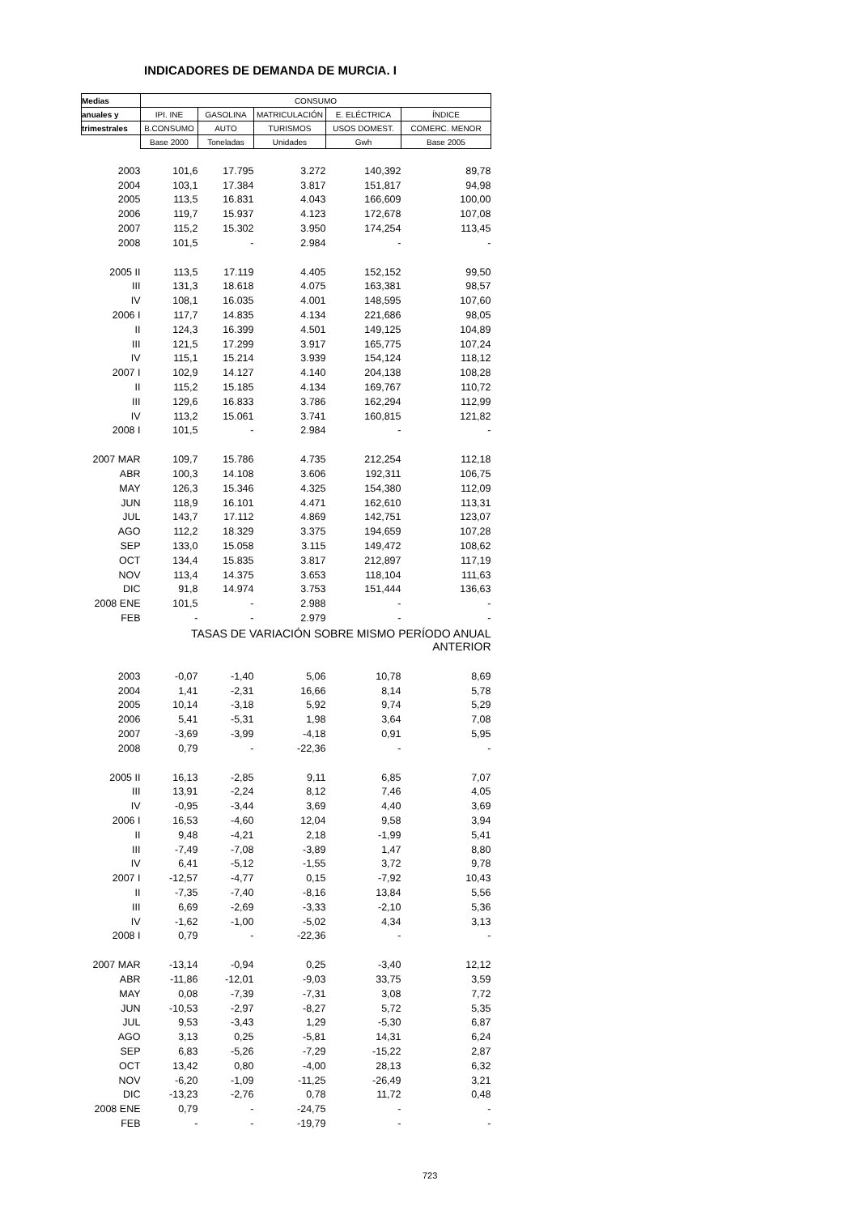INDICADORES DE DEMANDA DE MURCIA. I
| Medias | CONSUMO | | | | |
| --- | --- | --- | --- | --- | --- |
| anuales y | IPI. INE | GASOLINA | MATRICULACIÓN | E. ELÉCTRICA | ÍNDICE |
| trimestrales | B.CONSUMO | AUTO | TURISMOS | USOS DOMEST. | COMERC. MENOR |
| | Base 2000 | Toneladas | Unidades | Gwh | Base 2005 |
| 2003 | 101,6 | 17.795 | 3.272 | 140,392 | 89,78 |
| 2004 | 103,1 | 17.384 | 3.817 | 151,817 | 94,98 |
| 2005 | 113,5 | 16.831 | 4.043 | 166,609 | 100,00 |
| 2006 | 119,7 | 15.937 | 4.123 | 172,678 | 107,08 |
| 2007 | 115,2 | 15.302 | 3.950 | 174,254 | 113,45 |
| 2008 | 101,5 | - | 2.984 | - | - |
| 2005 II | 113,5 | 17.119 | 4.405 | 152,152 | 99,50 |
| III | 131,3 | 18.618 | 4.075 | 163,381 | 98,57 |
| IV | 108,1 | 16.035 | 4.001 | 148,595 | 107,60 |
| 2006 I | 117,7 | 14.835 | 4.134 | 221,686 | 98,05 |
| II | 124,3 | 16.399 | 4.501 | 149,125 | 104,89 |
| III | 121,5 | 17.299 | 3.917 | 165,775 | 107,24 |
| IV | 115,1 | 15.214 | 3.939 | 154,124 | 118,12 |
| 2007 I | 102,9 | 14.127 | 4.140 | 204,138 | 108,28 |
| II | 115,2 | 15.185 | 4.134 | 169,767 | 110,72 |
| III | 129,6 | 16.833 | 3.786 | 162,294 | 112,99 |
| IV | 113,2 | 15.061 | 3.741 | 160,815 | 121,82 |
| 2008 I | 101,5 | - | 2.984 | - | - |
| 2007 MAR | 109,7 | 15.786 | 4.735 | 212,254 | 112,18 |
| ABR | 100,3 | 14.108 | 3.606 | 192,311 | 106,75 |
| MAY | 126,3 | 15.346 | 4.325 | 154,380 | 112,09 |
| JUN | 118,9 | 16.101 | 4.471 | 162,610 | 113,31 |
| JUL | 143,7 | 17.112 | 4.869 | 142,751 | 123,07 |
| AGO | 112,2 | 18.329 | 3.375 | 194,659 | 107,28 |
| SEP | 133,0 | 15.058 | 3.115 | 149,472 | 108,62 |
| OCT | 134,4 | 15.835 | 3.817 | 212,897 | 117,19 |
| NOV | 113,4 | 14.375 | 3.653 | 118,104 | 111,63 |
| DIC | 91,8 | 14.974 | 3.753 | 151,444 | 136,63 |
| 2008 ENE | 101,5 | - | 2.988 | - | - |
| FEB | - | - | 2.979 | - | - |
| | TASAS DE VARIACIÓN SOBRE MISMO PERÍODO ANUAL ANTERIOR | | | | |
| 2003 | -0,07 | -1,40 | 5,06 | 10,78 | 8,69 |
| 2004 | 1,41 | -2,31 | 16,66 | 8,14 | 5,78 |
| 2005 | 10,14 | -3,18 | 5,92 | 9,74 | 5,29 |
| 2006 | 5,41 | -5,31 | 1,98 | 3,64 | 7,08 |
| 2007 | -3,69 | -3,99 | -4,18 | 0,91 | 5,95 |
| 2008 | 0,79 | - | -22,36 | - | - |
| 2005 II | 16,13 | -2,85 | 9,11 | 6,85 | 7,07 |
| III | 13,91 | -2,24 | 8,12 | 7,46 | 4,05 |
| IV | -0,95 | -3,44 | 3,69 | 4,40 | 3,69 |
| 2006 I | 16,53 | -4,60 | 12,04 | 9,58 | 3,94 |
| II | 9,48 | -4,21 | 2,18 | -1,99 | 5,41 |
| III | -7,49 | -7,08 | -3,89 | 1,47 | 8,80 |
| IV | 6,41 | -5,12 | -1,55 | 3,72 | 9,78 |
| 2007 I | -12,57 | -4,77 | 0,15 | -7,92 | 10,43 |
| II | -7,35 | -7,40 | -8,16 | 13,84 | 5,56 |
| III | 6,69 | -2,69 | -3,33 | -2,10 | 5,36 |
| IV | -1,62 | -1,00 | -5,02 | 4,34 | 3,13 |
| 2008 I | 0,79 | - | -22,36 | - | - |
| 2007 MAR | -13,14 | -0,94 | 0,25 | -3,40 | 12,12 |
| ABR | -11,86 | -12,01 | -9,03 | 33,75 | 3,59 |
| MAY | 0,08 | -7,39 | -7,31 | 3,08 | 7,72 |
| JUN | -10,53 | -2,97 | -8,27 | 5,72 | 5,35 |
| JUL | 9,53 | -3,43 | 1,29 | -5,30 | 6,87 |
| AGO | 3,13 | 0,25 | -5,81 | 14,31 | 6,24 |
| SEP | 6,83 | -5,26 | -7,29 | -15,22 | 2,87 |
| OCT | 13,42 | 0,80 | -4,00 | 28,13 | 6,32 |
| NOV | -6,20 | -1,09 | -11,25 | -26,49 | 3,21 |
| DIC | -13,23 | -2,76 | 0,78 | 11,72 | 0,48 |
| 2008 ENE | 0,79 | - | -24,75 | - | - |
| FEB | - | - | -19,79 | - | - |
723